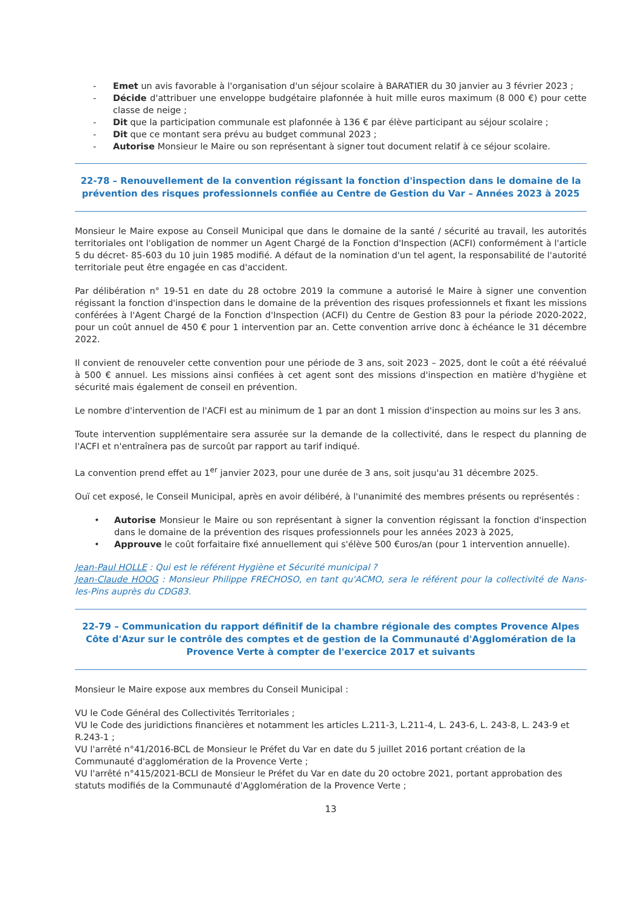- Emet un avis favorable à l'organisation d'un séjour scolaire à BARATIER du 30 janvier au 3 février 2023 ;
- Décide d'attribuer une enveloppe budgétaire plafonnée à huit mille euros maximum (8 000 €) pour cette classe de neige ;
- Dit que la participation communale est plafonnée à 136 € par élève participant au séjour scolaire ;
- Dit que ce montant sera prévu au budget communal 2023 ;
- Autorise Monsieur le Maire ou son représentant à signer tout document relatif à ce séjour scolaire.
22-78 – Renouvellement de la convention régissant la fonction d'inspection dans le domaine de la prévention des risques professionnels confiée au Centre de Gestion du Var – Années 2023 à 2025
Monsieur le Maire expose au Conseil Municipal que dans le domaine de la santé / sécurité au travail, les autorités territoriales ont l'obligation de nommer un Agent Chargé de la Fonction d'Inspection (ACFI) conformément à l'article 5 du décret- 85-603 du 10 juin 1985 modifié. A défaut de la nomination d'un tel agent, la responsabilité de l'autorité territoriale peut être engagée en cas d'accident.
Par délibération n° 19-51 en date du 28 octobre 2019 la commune a autorisé le Maire à signer une convention régissant la fonction d'inspection dans le domaine de la prévention des risques professionnels et fixant les missions conférées à l'Agent Chargé de la Fonction d'Inspection (ACFI) du Centre de Gestion 83 pour la période 2020-2022, pour un coût annuel de 450 € pour 1 intervention par an. Cette convention arrive donc à échéance le 31 décembre 2022.
Il convient de renouveler cette convention pour une période de 3 ans, soit 2023 – 2025, dont le coût a été réévalué à 500 € annuel. Les missions ainsi confiées à cet agent sont des missions d'inspection en matière d'hygiène et sécurité mais également de conseil en prévention.
Le nombre d'intervention de l'ACFI est au minimum de 1 par an dont 1 mission d'inspection au moins sur les 3 ans.
Toute intervention supplémentaire sera assurée sur la demande de la collectivité, dans le respect du planning de l'ACFI et n'entraînera pas de surcoût par rapport au tarif indiqué.
La convention prend effet au 1<sup>er</sup> janvier 2023, pour une durée de 3 ans, soit jusqu'au 31 décembre 2025.
Ouï cet exposé, le Conseil Municipal, après en avoir délibéré, à l'unanimité des membres présents ou représentés :
• Autorise Monsieur le Maire ou son représentant à signer la convention régissant la fonction d'inspection dans le domaine de la prévention des risques professionnels pour les années 2023 à 2025,
• Approuve le coût forfaitaire fixé annuellement qui s'élève 500 €uros/an (pour 1 intervention annuelle).
Jean-Paul HOLLE : Qui est le référent Hygiène et Sécurité municipal ?
Jean-Claude HOOG : Monsieur Philippe FRECHOSO, en tant qu'ACMO, sera le référent pour la collectivité de Nans-les-Pins auprès du CDG83.
22-79 – Communication du rapport définitif de la chambre régionale des comptes Provence Alpes Côte d'Azur sur le contrôle des comptes et de gestion de la Communauté d'Agglomération de la Provence Verte à compter de l'exercice 2017 et suivants
Monsieur le Maire expose aux membres du Conseil Municipal :
VU le Code Général des Collectivités Territoriales ;
VU le Code des juridictions financières et notamment les articles L.211-3, L.211-4, L. 243-6, L. 243-8, L. 243-9 et R.243-1 ;
VU l'arrêté n°41/2016-BCL de Monsieur le Préfet du Var en date du 5 juillet 2016 portant création de la Communauté d'agglomération de la Provence Verte ;
VU l'arrêté n°415/2021-BCLI de Monsieur le Préfet du Var en date du 20 octobre 2021, portant approbation des statuts modifiés de la Communauté d'Agglomération de la Provence Verte ;
13